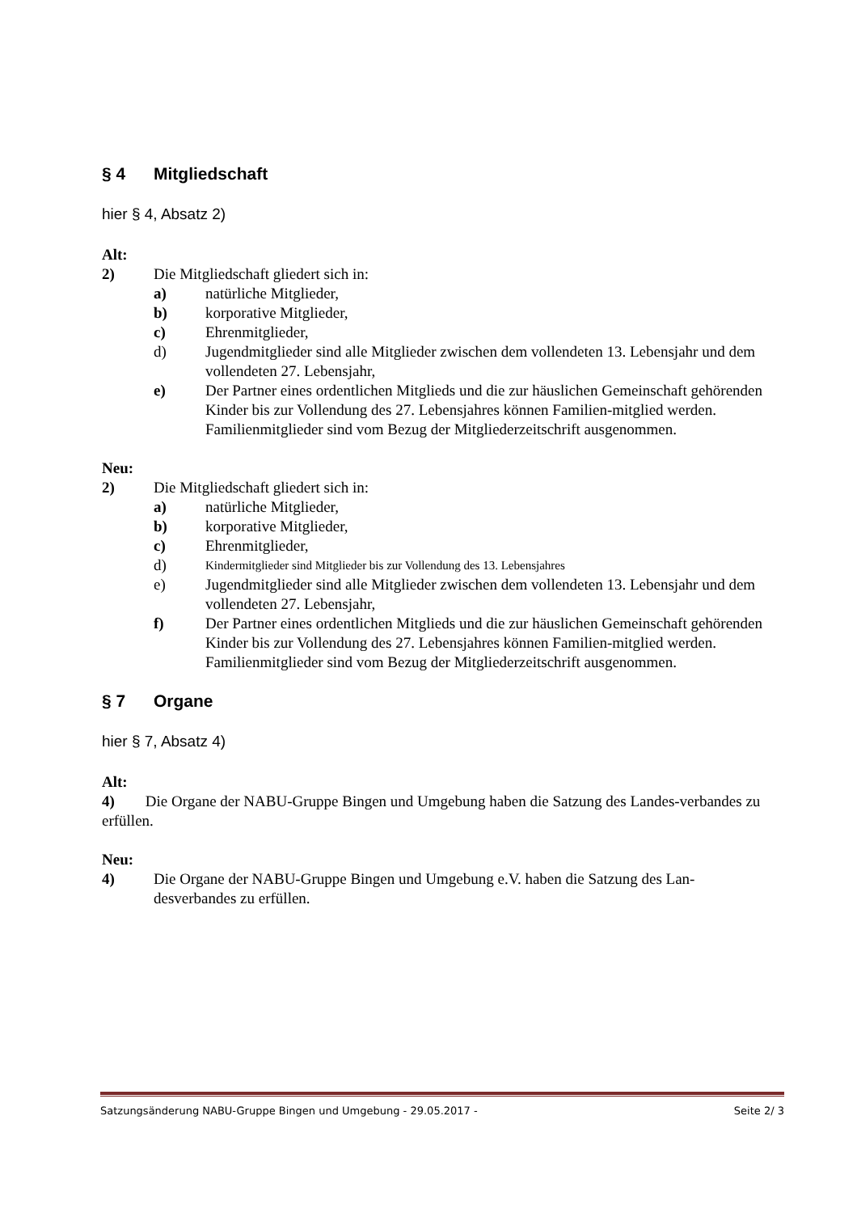§ 4 Mitgliedschaft
hier § 4, Absatz 2)
Alt:
2) Die Mitgliedschaft gliedert sich in:
a) natürliche Mitglieder,
b) korporative Mitglieder,
c) Ehrenmitglieder,
d) Jugendmitglieder sind alle Mitglieder zwischen dem vollendeten 13. Lebensjahr und dem vollendeten 27. Lebensjahr,
e) Der Partner eines ordentlichen Mitglieds und die zur häuslichen Gemeinschaft gehörenden Kinder bis zur Vollendung des 27. Lebensjahres können Familien-mitglied werden. Familienmitglieder sind vom Bezug der Mitgliederzeitschrift ausgenommen.
Neu:
2) Die Mitgliedschaft gliedert sich in:
a) natürliche Mitglieder,
b) korporative Mitglieder,
c) Ehrenmitglieder,
d)
Kindermitglieder sind Mitglieder bis zur Vollendung des 13. Lebensjahres
e) Jugendmitglieder sind alle Mitglieder zwischen dem vollendeten 13. Lebensjahr und dem vollendeten 27. Lebensjahr,
f) Der Partner eines ordentlichen Mitglieds und die zur häuslichen Gemeinschaft gehörenden Kinder bis zur Vollendung des 27. Lebensjahres können Familien-mitglied werden. Familienmitglieder sind vom Bezug der Mitgliederzeitschrift ausgenommen.
§ 7 Organe
hier § 7, Absatz 4)
Alt:
4) Die Organe der NABU-Gruppe Bingen und Umgebung haben die Satzung des Landes-verbandes zu erfüllen.
Neu:
4) Die Organe der NABU-Gruppe Bingen und Umgebung e.V. haben die Satzung des Lan-desverbandes zu erfüllen.
Satzungsänderung NABU-Gruppe Bingen und Umgebung - 29.05.2017 - Seite 2/ 3